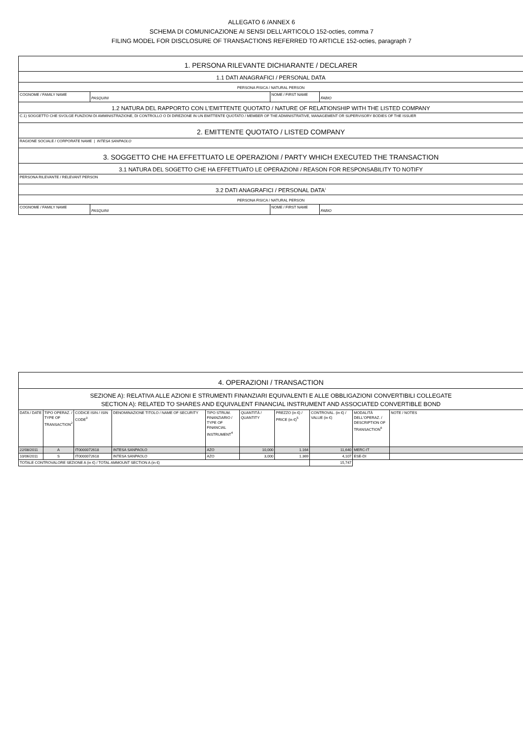ALLEGATO 6 /ANNEX 6
SCHEMA DI COMUNICAZIONE AI SENSI DELL’ARTICOLO 152-octies, comma 7
FILING MODEL FOR DISCLOSURE OF TRANSACTIONS REFERRED TO ARTICLE 152-octies, paragraph 7
| 1. PERSONA RILEVANTE DICHIARANTE / DECLARER | | | |
| 1.1 DATI ANAGRAFICI / PERSONAL DATA | | | |
| PERSONA FISICA / NATURAL PERSON | | | |
| COGNOME / FAMILY NAME | PASQUINI | NOME / FIRST NAME | FABIO |
| 1.2 NATURA DEL RAPPORTO CON L'EMITTENTE QUOTATO / NATURE OF RELATIONSHIP WITH THE LISTED COMPANY | | | |
| C.1) SOGGETTO CHE SVOLGE FUNZIONI DI AMMINISTRAZIONE, DI CONTROLLO O DI DIREZIONE IN UN EMITTENTE QUOTATO / MEMBER OF THE ADMINISTRATIVE, MANAGEMENT OR SUPERVISORY BODIES OF THE ISSUER | | | |
| 2. EMITTENTE QUOTATO / LISTED COMPANY | | | |
| RAGIONE SOCIALE / CORPORATE NAME / INTESA SANPAOLO | | | |
| 3. SOGGETTO CHE HA EFFETTUATO LE OPERAZIONI / PARTY WHICH EXECUTED THE TRANSACTION | | | |
| 3.1 NATURA DEL SOGETTO CHE HA EFFETTUATO LE OPERAZIONI / REASON FOR RESPONSABILITY TO NOTIFY | | | |
| PERSONA RILEVANTE / RELEVANT PERSON | | | |
| 3.2 DATI ANAGRAFICI / PERSONAL DATA<sup>1</sup> | | | |
| PERSONA FISICA / NATURAL PERSON | | | |
| COGNOME / FAMILY NAME | PASQUINI | NOME / FIRST NAME | FABIO |
| 4. OPERAZIONI / TRANSACTION | | | | | | | | | |
| SEZIONE A): RELATIVA ALLE AZIONI E STRUMENTI FINANZIARI EQUIVALENTI E ALLE OBBLIGAZIONI CONVERTIBILI COLLEGATE SECTION A): RELATED TO SHARES AND EQUIVALENT FINANCIAL INSTRUMENT AND ASSOCIATED CONVERTIBLE BOND | | | | | | | | | |
| DATA / DATE | TIPO OPERAZ. / TYPE OF TRANSACTION<sup>2</sup> | CODICE ISIN / ISIN CODE<sup>3</sup> | DENOMINAZIONE TITOLO / NAME OF SECURITY | TIPO STRUM. FINANZIARIO / TYPE OF FINANCIAL INSTRUMENT<sup>4</sup> | QUANTITÀ / QUANTITY | PREZZO (in €) / PRICE (in €)<sup>5</sup> | CONTROVAL. (in €) / VALUE (in €) | MODALITÀ DELL'OPERAZ. / DESCRIPTION OF TRANSACTION<sup>6</sup> | NOTE / NOTES |
| 22/08/2011 | A | IT0000072618 | INTESA SANPAOLO | AZO | 10,000 | 1.164 | 11,640 | MERC-IT | |
| 10/06/2011 | S | IT0000072618 | INTESA SANPAOLO | AZO | 3,000 | 1.369 | 4,107 | ESE-DI | |
| TOTALE CONTROVALORE SEZIONE A (in €) / TOTAL AMMOUNT SECTION A (in €) | | | | | | | 15,747 | | |